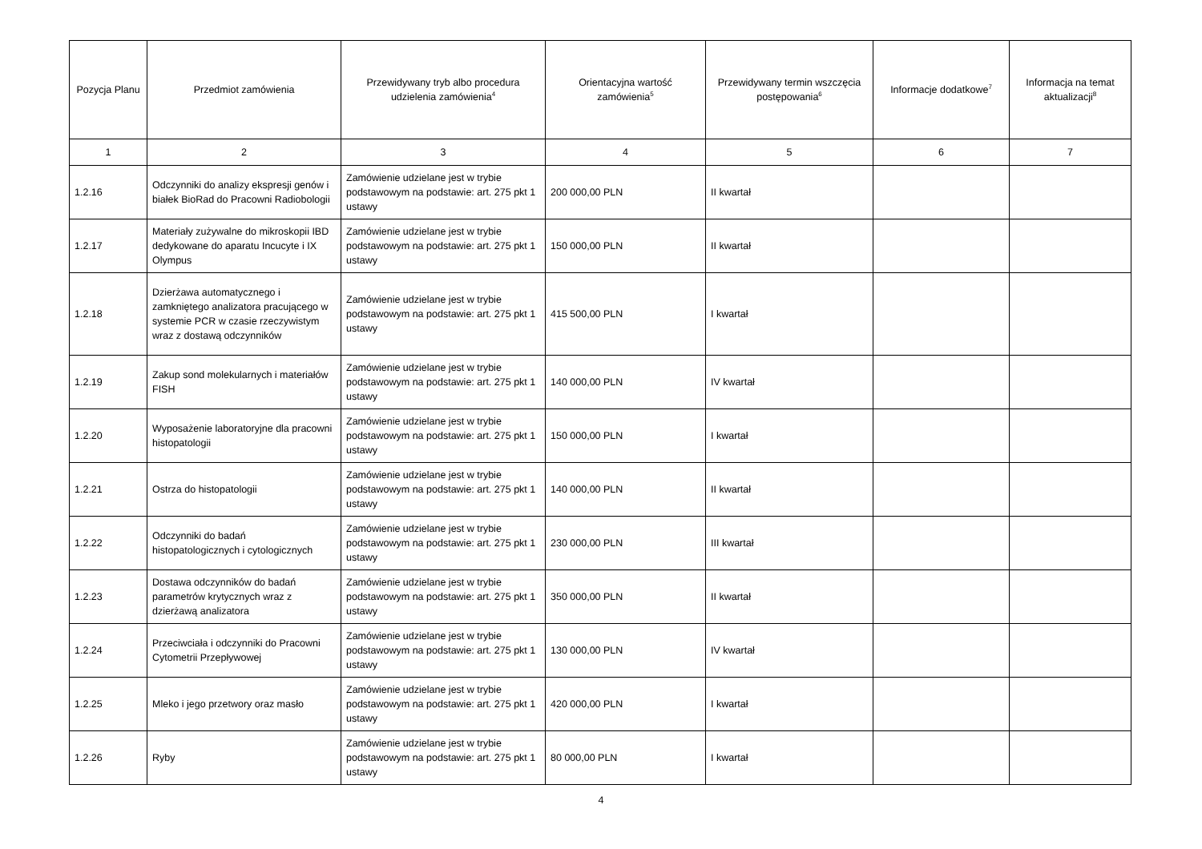| Pozycja Planu | Przedmiot zamówienia | Przewidywany tryb albo procedura udzielenia zamówienia<sup>4</sup> | Orientacyjna wartość zamówienia<sup>5</sup> | Przewidywany termin wszczęcia postępowania<sup>6</sup> | Informacje dodatkowe<sup>7</sup> | Informacja na temat aktualizacji<sup>8</sup> |
| --- | --- | --- | --- | --- | --- | --- |
| 1 | 2 | 3 | 4 | 5 | 6 | 7 |
| 1.2.16 | Odczynniki do analizy ekspresji genów i białek BioRad do Pracowni Radiobologii | Zamówienie udzielane jest w trybie podstawowym na podstawie: art. 275 pkt 1 ustawy | 200 000,00 PLN | II kwartał | | |
| 1.2.17 | Materiały zużywalne do mikroskopii IBD dedykowane do aparatu Incucyte i IX Olympus | Zamówienie udzielane jest w trybie podstawowym na podstawie: art. 275 pkt 1 ustawy | 150 000,00 PLN | II kwartał | | |
| 1.2.18 | Dzierżawa automatycznego i zamkniętego analizatora pracującego w systemie PCR w czasie rzeczywistym wraz z dostawą odczynników | Zamówienie udzielane jest w trybie podstawowym na podstawie: art. 275 pkt 1 ustawy | 415 500,00 PLN | I kwartał | | |
| 1.2.19 | Zakup sond molekularnych i materiałów FISH | Zamówienie udzielane jest w trybie podstawowym na podstawie: art. 275 pkt 1 ustawy | 140 000,00 PLN | IV kwartał | | |
| 1.2.20 | Wyposażenie laboratoryjne dla pracowni histopatologii | Zamówienie udzielane jest w trybie podstawowym na podstawie: art. 275 pkt 1 ustawy | 150 000,00 PLN | I kwartał | | |
| 1.2.21 | Ostrza do histopatologii | Zamówienie udzielane jest w trybie podstawowym na podstawie: art. 275 pkt 1 ustawy | 140 000,00 PLN | II kwartał | | |
| 1.2.22 | Odczynniki do badań histopatologicznych i cytologicznych | Zamówienie udzielane jest w trybie podstawowym na podstawie: art. 275 pkt 1 ustawy | 230 000,00 PLN | III kwartał | | |
| 1.2.23 | Dostawa odczynników do badań parametrów krytycznych wraz z dzierżawą analizatora | Zamówienie udzielane jest w trybie podstawowym na podstawie: art. 275 pkt 1 ustawy | 350 000,00 PLN | II kwartał | | |
| 1.2.24 | Przeciwciała i odczynniki do Pracowni Cytometrii Przepływowej | Zamówienie udzielane jest w trybie podstawowym na podstawie: art. 275 pkt 1 ustawy | 130 000,00 PLN | IV kwartał | | |
| 1.2.25 | Mleko i jego przetwory oraz masło | Zamówienie udzielane jest w trybie podstawowym na podstawie: art. 275 pkt 1 ustawy | 420 000,00 PLN | I kwartał | | |
| 1.2.26 | Ryby | Zamówienie udzielane jest w trybie podstawowym na podstawie: art. 275 pkt 1 ustawy | 80 000,00 PLN | I kwartał | | |
4